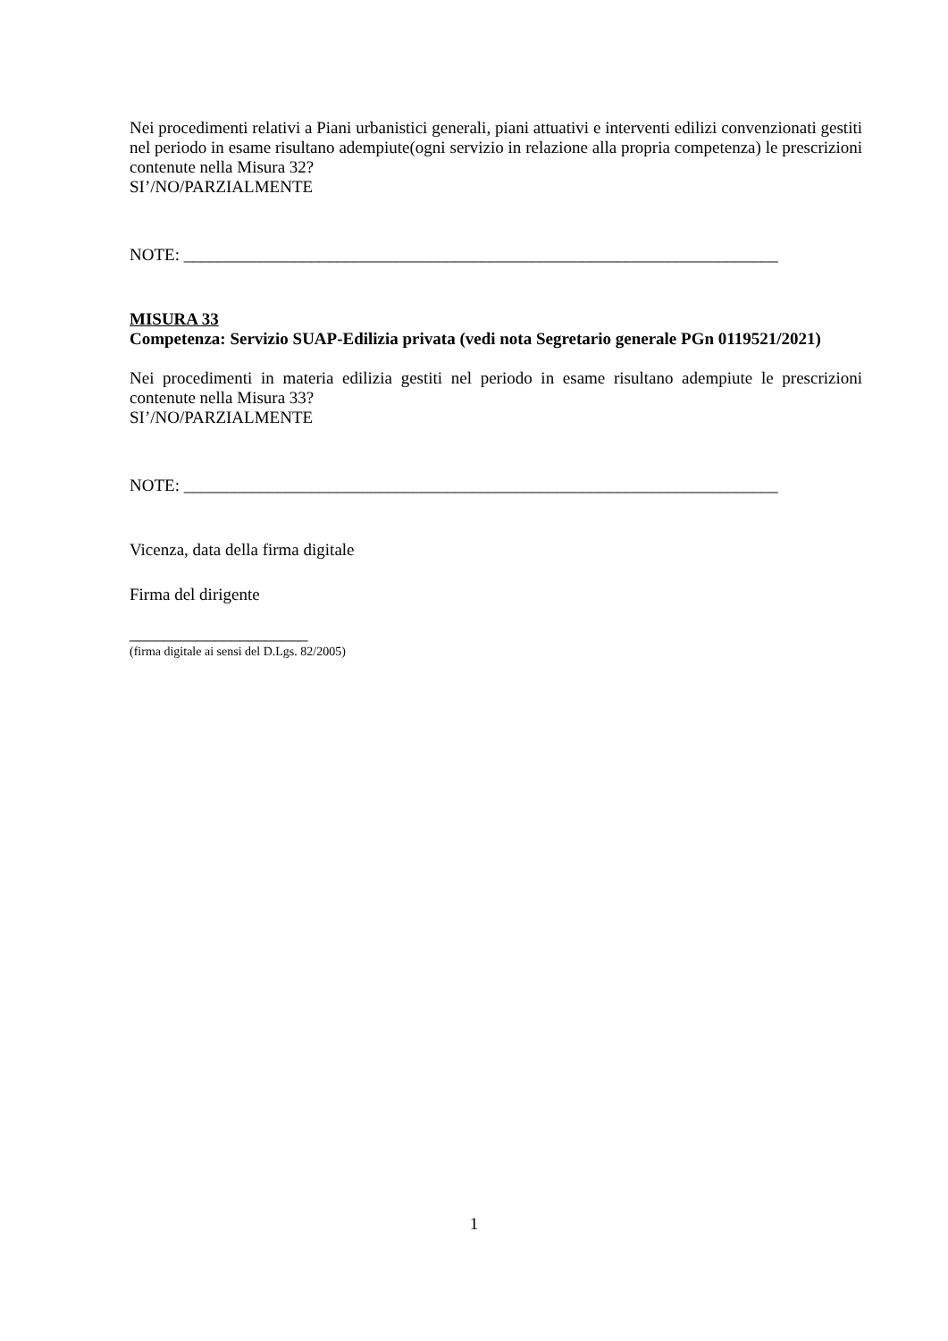Nei procedimenti relativi a Piani urbanistici generali, piani attuativi e interventi edilizi convenzionati gestiti nel periodo in esame risultano adempiute(ogni servizio in relazione alla propria competenza) le prescrizioni contenute nella Misura 32?
SI’/NO/PARZIALMENTE
NOTE: ______________________________________________________________________
MISURA 33
Competenza: Servizio SUAP-Edilizia privata (vedi nota Segretario generale PGn 0119521/2021)
Nei procedimenti in materia edilizia gestiti nel periodo in esame risultano adempiute le prescrizioni contenute nella Misura 33?
SI’/NO/PARZIALMENTE
NOTE: ______________________________________________________________________
Vicenza, data della firma digitale
Firma del dirigente
_____________________
(firma digitale ai sensi del D.Lgs. 82/2005)
1